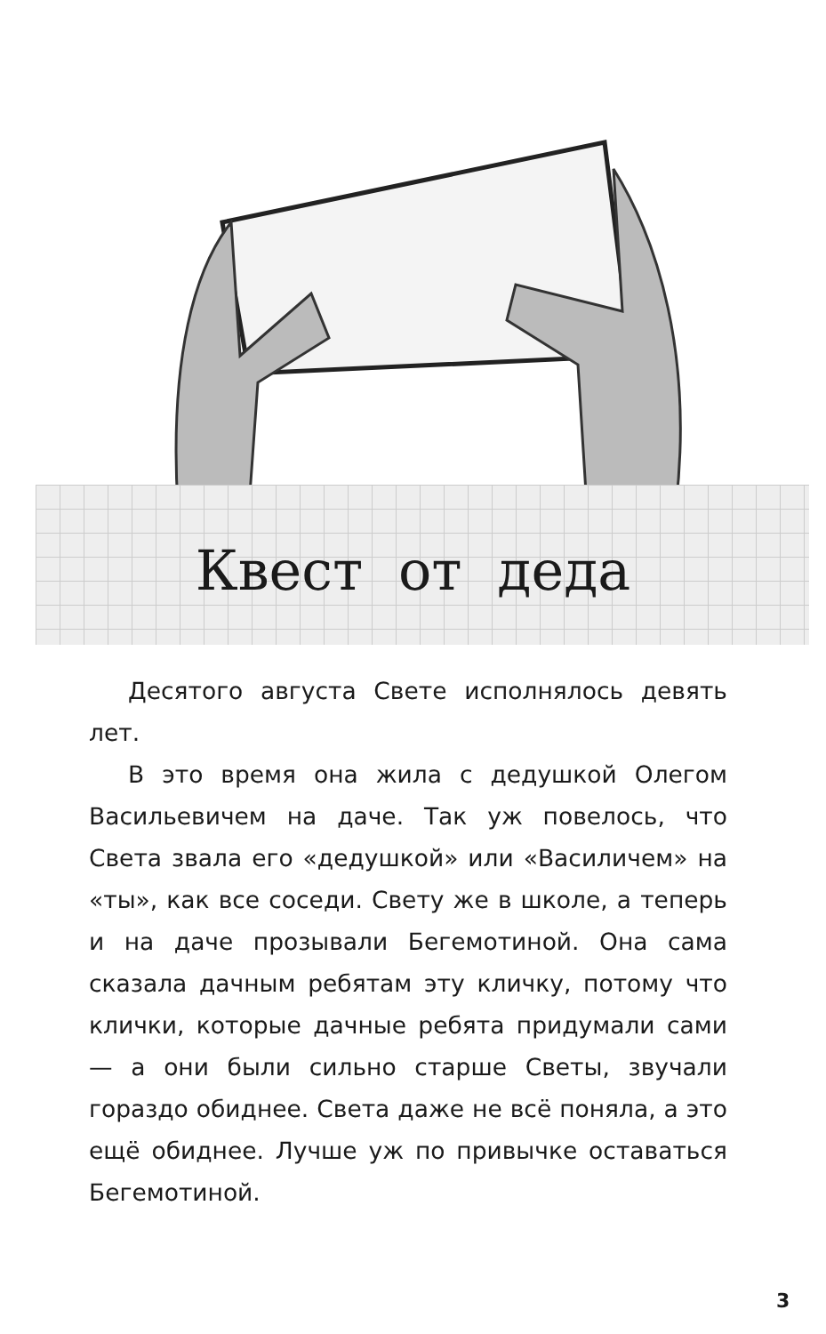Квест от деда
Десятого августа Свете исполнялось девять лет.
В это время она жила с дедушкой Олегом Васильевичем на даче. Так уж повелось, что Света звала его «дедушкой» или «Василичем» на «ты», как все соседи. Свету же в школе, а теперь и на даче прозывали Бегемотиной. Она сама сказала дачным ребятам эту кличку, потому что клички, которые дачные ребята придумали сами — а они были сильно старше Светы, звучали гораздо обиднее. Света даже не всё поняла, а это ещё обиднее. Лучше уж по привычке оставаться Бегемотиной.
3